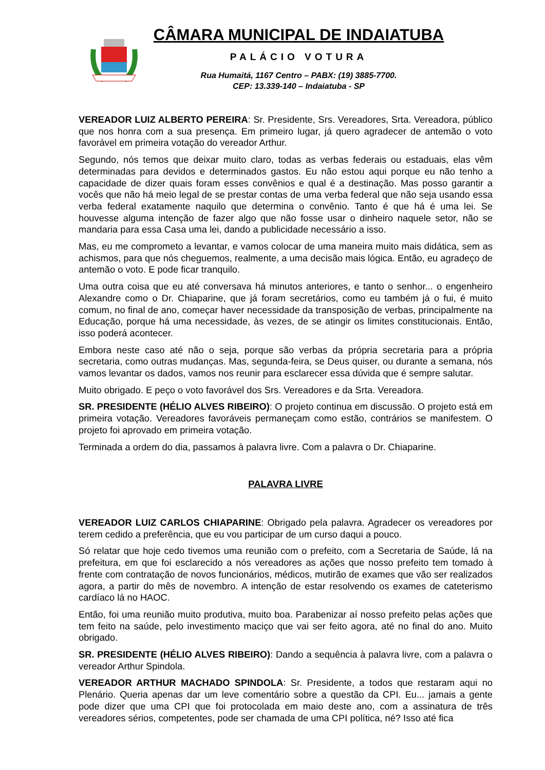CÂMARA MUNICIPAL DE INDAIATUBA
PALÁCIO VOTURA
Rua Humaitá, 1167 Centro – PABX: (19) 3885-7700.
CEP: 13.339-140 – Indaiatuba - SP
VEREADOR LUIZ ALBERTO PEREIRA: Sr. Presidente, Srs. Vereadores, Srta. Vereadora, público que nos honra com a sua presença. Em primeiro lugar, já quero agradecer de antemão o voto favorável em primeira votação do vereador Arthur.
Segundo, nós temos que deixar muito claro, todas as verbas federais ou estaduais, elas vêm determinadas para devidos e determinados gastos. Eu não estou aqui porque eu não tenho a capacidade de dizer quais foram esses convênios e qual é a destinação. Mas posso garantir a vocês que não há meio legal de se prestar contas de uma verba federal que não seja usando essa verba federal exatamente naquilo que determina o convênio. Tanto é que há é uma lei. Se houvesse alguma intenção de fazer algo que não fosse usar o dinheiro naquele setor, não se mandaria para essa Casa uma lei, dando a publicidade necessário a isso.
Mas, eu me comprometo a levantar, e vamos colocar de uma maneira muito mais didática, sem as achismos, para que nós cheguemos, realmente, a uma decisão mais lógica. Então, eu agradeço de antemão o voto. E pode ficar tranquilo.
Uma outra coisa que eu até conversava há minutos anteriores, e tanto o senhor... o engenheiro Alexandre como o Dr. Chiaparine, que já foram secretários, como eu também já o fui, é muito comum, no final de ano, começar haver necessidade da transposição de verbas, principalmente na Educação, porque há uma necessidade, às vezes, de se atingir os limites constitucionais. Então, isso poderá acontecer.
Embora neste caso até não o seja, porque são verbas da própria secretaria para a própria secretaria, como outras mudanças. Mas, segunda-feira, se Deus quiser, ou durante a semana, nós vamos levantar os dados, vamos nos reunir para esclarecer essa dúvida que é sempre salutar.
Muito obrigado. E peço o voto favorável dos Srs. Vereadores e da Srta. Vereadora.
SR. PRESIDENTE (HÉLIO ALVES RIBEIRO): O projeto continua em discussão. O projeto está em primeira votação. Vereadores favoráveis permaneçam como estão, contrários se manifestem. O projeto foi aprovado em primeira votação.
Terminada a ordem do dia, passamos à palavra livre. Com a palavra o Dr. Chiaparine.
PALAVRA LIVRE
VEREADOR LUIZ CARLOS CHIAPARINE: Obrigado pela palavra. Agradecer os vereadores por terem cedido a preferência, que eu vou participar de um curso daqui a pouco.
Só relatar que hoje cedo tivemos uma reunião com o prefeito, com a Secretaria de Saúde, lá na prefeitura, em que foi esclarecido a nós vereadores as ações que nosso prefeito tem tomado à frente com contratação de novos funcionários, médicos, mutirão de exames que vão ser realizados agora, a partir do mês de novembro. A intenção de estar resolvendo os exames de cateterismo cardíaco lá no HAOC.
Então, foi uma reunião muito produtiva, muito boa. Parabenizar aí nosso prefeito pelas ações que tem feito na saúde, pelo investimento maciço que vai ser feito agora, até no final do ano. Muito obrigado.
SR. PRESIDENTE (HÉLIO ALVES RIBEIRO): Dando a sequência à palavra livre, com a palavra o vereador Arthur Spindola.
VEREADOR ARTHUR MACHADO SPINDOLA: Sr. Presidente, a todos que restaram aqui no Plenário. Queria apenas dar um leve comentário sobre a questão da CPI. Eu... jamais a gente pode dizer que uma CPI que foi protocolada em maio deste ano, com a assinatura de três vereadores sérios, competentes, pode ser chamada de uma CPI política, né? Isso até fica